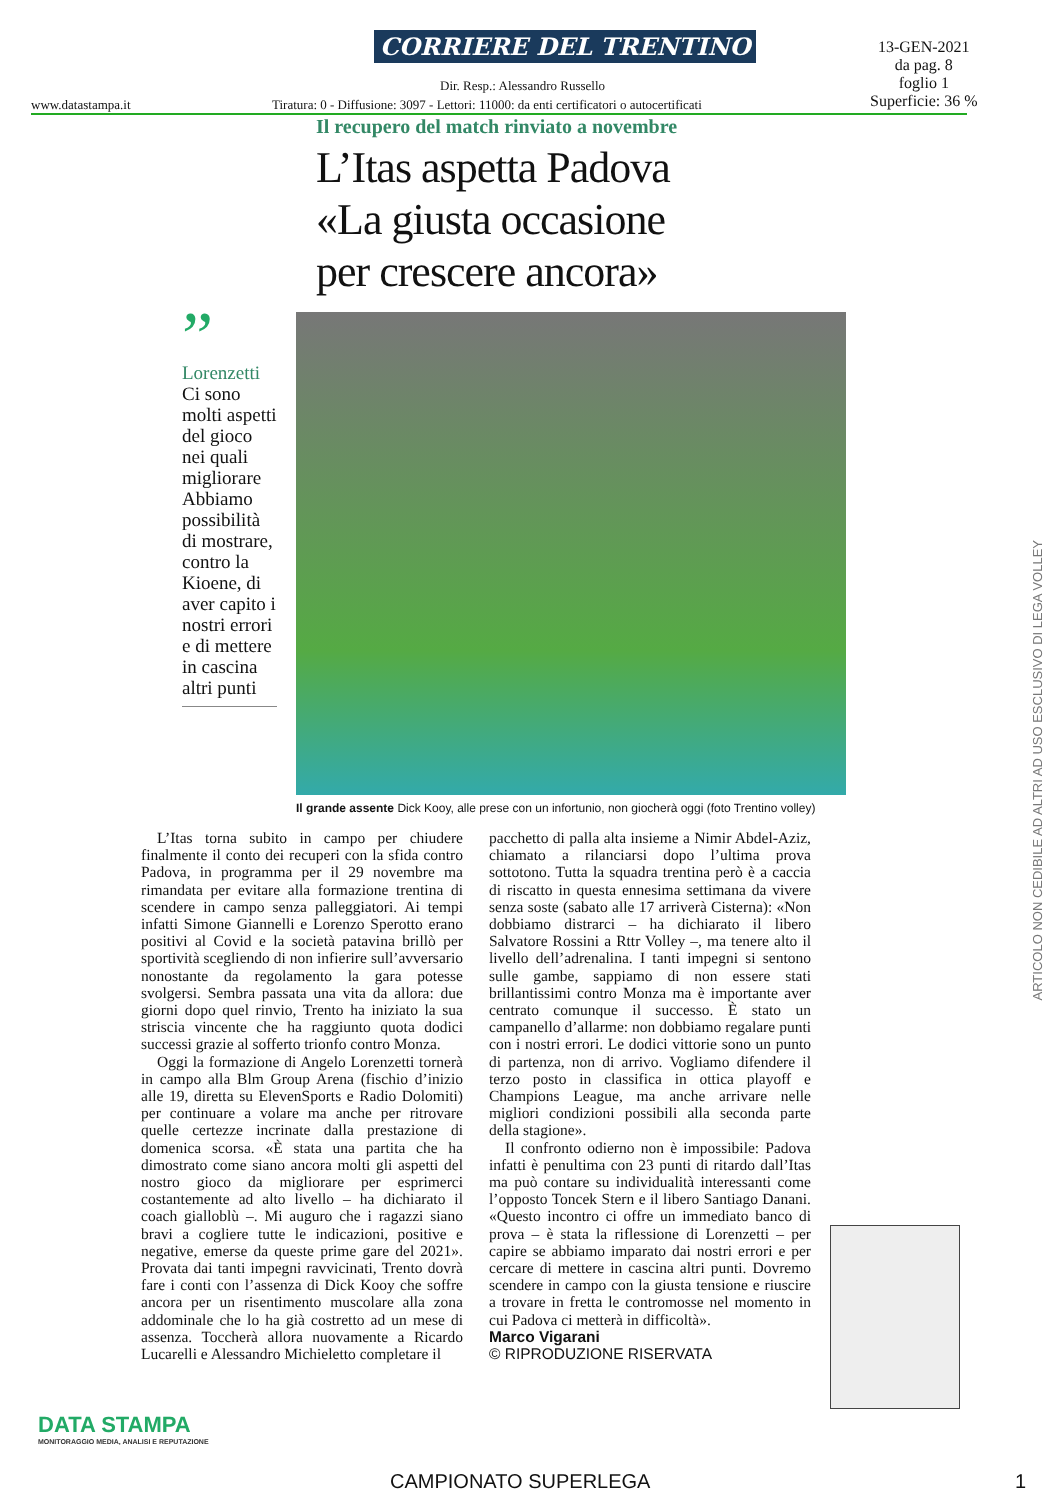CORRIERE DEL TRENTINO
13-GEN-2021
da pag. 8
foglio 1
Superficie: 36 %
Dir. Resp.: Alessandro Russello
www.datastampa.it
Tiratura: 0 - Diffusione: 3097 - Lettori: 11000: da enti certificatori o autocertificati
Il recupero del match rinviato a novembre
L’Itas aspetta Padova
«La giusta occasione
per crescere ancora»
”
Lorenzetti
Ci sono molti aspetti del gioco nei quali migliorare Abbiamo possibilità di mostrare, contro la Kioene, di aver capito i nostri errori e di mettere in cascina altri punti
Il grande assente Dick Kooy, alle prese con un infortunio, non giocherà oggi (foto Trentino volley)
L’Itas torna subito in campo per chiudere finalmente il conto dei recuperi con la sfida contro Padova, in programma per il 29 novembre ma rimandata per evitare alla formazione trentina di scendere in campo senza palleggiatori. Ai tempi infatti Simone Giannelli e Lorenzo Sperotto erano positivi al Covid e la società patavina brillò per sportività scegliendo di non infierire sull’avversario nonostante da regolamento la gara potesse svolgersi. Sembra passata una vita da allora: due giorni dopo quel rinvio, Trento ha iniziato la sua striscia vincente che ha raggiunto quota dodici successi grazie al sofferto trionfo contro Monza.
Oggi la formazione di Angelo Lorenzetti tornerà in campo alla Blm Group Arena (fischio d’inizio alle 19, diretta su ElevenSports e Radio Dolomiti) per continuare a volare ma anche per ritrovare quelle certezze incrinate dalla prestazione di domenica scorsa. «È stata una partita che ha dimostrato come siano ancora molti gli aspetti del nostro gioco da migliorare per esprimerci costantemente ad alto livello – ha dichiarato il coach gialloblù –. Mi auguro che i ragazzi siano bravi a cogliere tutte le indicazioni, positive e negative, emerse da queste prime gare del 2021». Provata dai tanti impegni ravvicinati, Trento dovrà fare i conti con l’assenza di Dick Kooy che soffre ancora per un risentimento muscolare alla zona addominale che lo ha già costretto ad un mese di assenza. Toccherà allora nuovamente a Ricardo Lucarelli e Alessandro Michieletto completare il
pacchetto di palla alta insieme a Nimir Abdel-Aziz, chiamato a rilanciarsi dopo l’ultima prova sottotono. Tutta la squadra trentina però è a caccia di riscatto in questa ennesima settimana da vivere senza soste (sabato alle 17 arriverà Cisterna): «Non dobbiamo distrarci – ha dichiarato il libero Salvatore Rossini a Rttr Volley –, ma tenere alto il livello dell’adrenalina. I tanti impegni si sentono sulle gambe, sappiamo di non essere stati brillantissimi contro Monza ma è importante aver centrato comunque il successo. È stato un campanello d’allarme: non dobbiamo regalare punti con i nostri errori. Le dodici vittorie sono un punto di partenza, non di arrivo. Vogliamo difendere il terzo posto in classifica in ottica playoff e Champions League, ma anche arrivare nelle migliori condizioni possibili alla seconda parte della stagione».
Il confronto odierno non è impossibile: Padova infatti è penultima con 23 punti di ritardo dall’Itas ma può contare su individualità interessanti come l’opposto Toncek Stern e il libero Santiago Danani. «Questo incontro ci offre un immediato banco di prova – è stata la riflessione di Lorenzetti – per capire se abbiamo imparato dai nostri errori e per cercare di mettere in cascina altri punti. Dovremo scendere in campo con la giusta tensione e riuscire a trovare in fretta le contromosse nel momento in cui Padova ci metterà in difficoltà».
Marco Vigarani
© RIPRODUZIONE RISERVATA
ARTICOLO NON CEDIBILE AD ALTRI AD USO ESCLUSIVO DI LEGA VOLLEY
DATA STAMPA
MONITORAGGIO MEDIA, ANALISI E REPUTAZIONE
CAMPIONATO SUPERLEGA 1